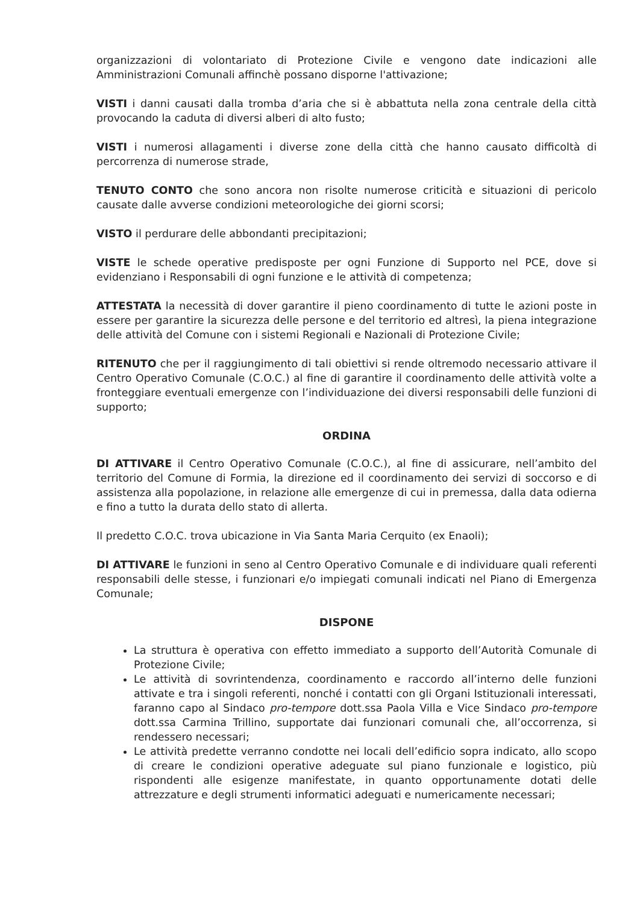organizzazioni di volontariato di Protezione Civile e vengono date indicazioni alle Amministrazioni Comunali affinchè possano disporne l'attivazione;
VISTI i danni causati dalla tromba d’aria che si è abbattuta nella zona centrale della città provocando la caduta di diversi alberi di alto fusto;
VISTI i numerosi allagamenti i diverse zone della città che hanno causato difficoltà di percorrenza di numerose strade,
TENUTO CONTO che sono ancora non risolte numerose criticità e situazioni di pericolo causate dalle avverse condizioni meteorologiche dei giorni scorsi;
VISTO il perdurare delle abbondanti precipitazioni;
VISTE le schede operative predisposte per ogni Funzione di Supporto nel PCE, dove si evidenziano i Responsabili di ogni funzione e le attività di competenza;
ATTESTATA la necessità di dover garantire il pieno coordinamento di tutte le azioni poste in essere per garantire la sicurezza delle persone e del territorio ed altresì, la piena integrazione delle attività del Comune con i sistemi Regionali e Nazionali di Protezione Civile;
RITENUTO che per il raggiungimento di tali obiettivi si rende oltremodo necessario attivare il Centro Operativo Comunale (C.O.C.) al fine di garantire il coordinamento delle attività volte a fronteggiare eventuali emergenze con l’individuazione dei diversi responsabili delle funzioni di supporto;
ORDINA
DI ATTIVARE il Centro Operativo Comunale (C.O.C.), al fine di assicurare, nell’ambito del territorio del Comune di Formia, la direzione ed il coordinamento dei servizi di soccorso e di assistenza alla popolazione, in relazione alle emergenze di cui in premessa, dalla data odierna e fino a tutto la durata dello stato di allerta.
Il predetto C.O.C. trova ubicazione in Via Santa Maria Cerquito (ex Enaoli);
DI ATTIVARE le funzioni in seno al Centro Operativo Comunale e di individuare quali referenti responsabili delle stesse, i funzionari e/o impiegati comunali indicati nel Piano di Emergenza Comunale;
DISPONE
La struttura è operativa con effetto immediato a supporto dell’Autorità Comunale di Protezione Civile;
Le attività di sovrintendenza, coordinamento e raccordo all’interno delle funzioni attivate e tra i singoli referenti, nonché i contatti con gli Organi Istituzionali interessati, faranno capo al Sindaco pro-tempore dott.ssa Paola Villa e Vice Sindaco pro-tempore dott.ssa Carmina Trillino, supportate dai funzionari comunali che, all’occorrenza, si rendessero necessari;
Le attività predette verranno condotte nei locali dell’edificio sopra indicato, allo scopo di creare le condizioni operative adeguate sul piano funzionale e logistico, più rispondenti alle esigenze manifestate, in quanto opportunamente dotati delle attrezzature e degli strumenti informatici adeguati e numericamente necessari;